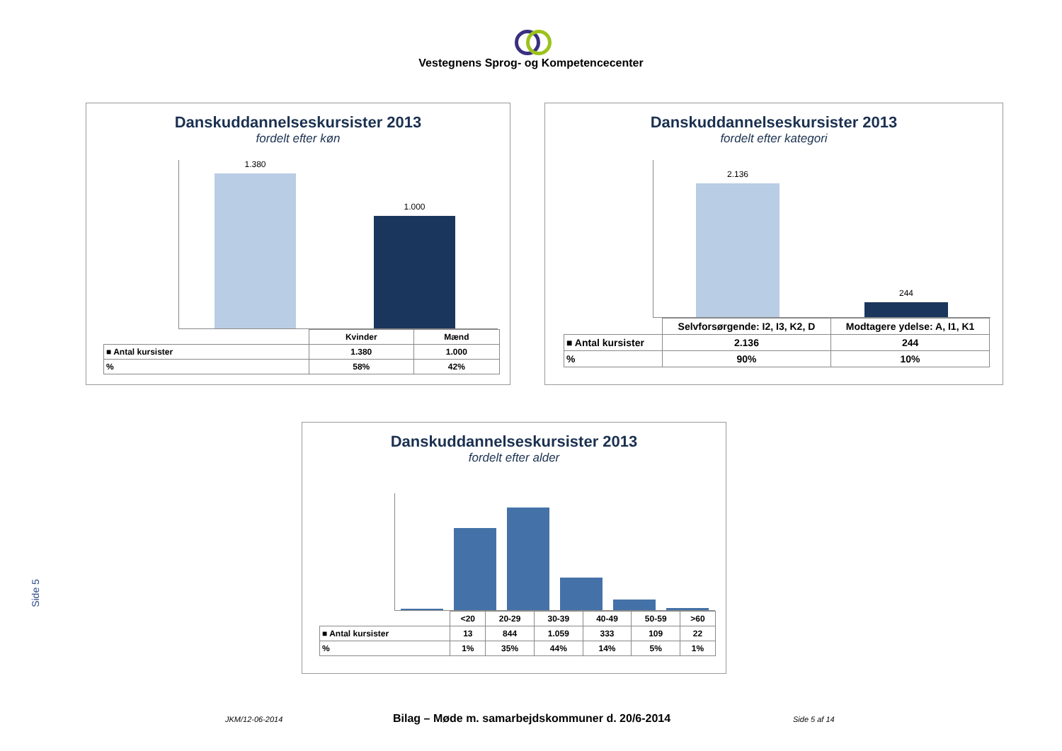Vestegnens Sprog- og Kompetencecenter
Danskuddannelseskursister 2013
fordelt efter køn
1.380 1.000
| | Kvinder | Mænd |
| ■ Antal kursister | 1.380 | 1.000 |
| % | 58% | 42% |
Danskuddannelseskursister 2013
fordelt efter kategori
2.136 244
| | Selvforsørgende: I2, I3, K2, D | Modtagere ydelse: A, I1, K1 |
| ■ Antal kursister | 2.136 | 244 |
| % | 90% | 10% |
Danskuddannelseskursister 2013
fordelt efter alder
| | <20 | 20-29 | 30-39 | 40-49 | 50-59 | >60 |
| ■ Antal kursister | 13 | 844 | 1.059 | 333 | 109 | 22 |
| % | 1% | 35% | 44% | 14% | 5% | 1% |
Side 5
JKM/12-06-2014 Bilag – Møde m. samarbejdskommuner d. 20/6-2014 Side 5 af 14